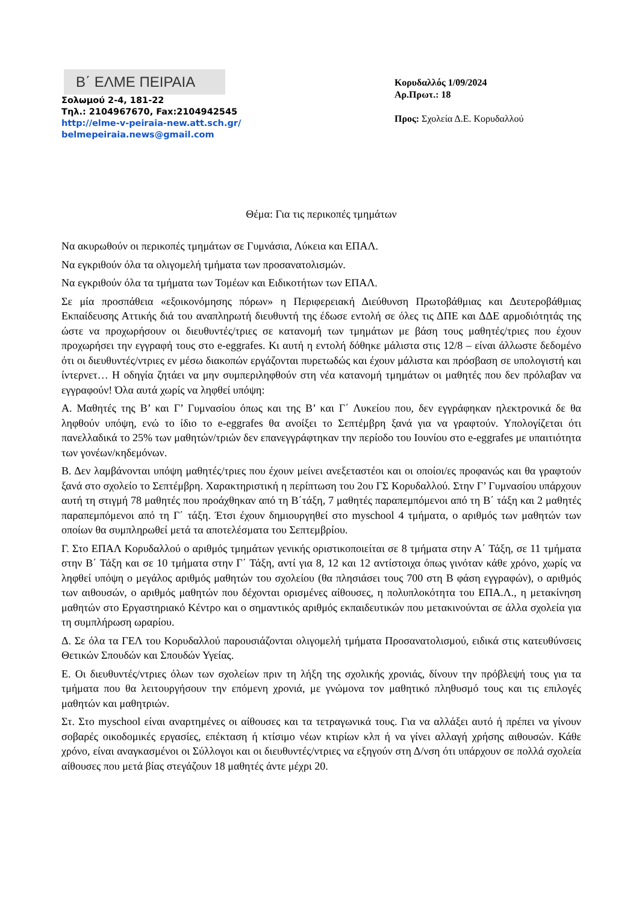Β΄ ΕΛΜΕ ΠΕΙΡΑΙΑ
Σολωμού 2-4, 181-22
Τηλ.: 2104967670, Fax:2104942545
http://elme-v-peiraia-new.att.sch.gr/
belmepeiraia.news@gmail.com
Κορυδαλλός 1/09/2024
Αρ.Πρωτ.: 18
Προς: Σχολεία Δ.Ε. Κορυδαλλού
Θέμα: Για τις περικοπές τμημάτων
Να ακυρωθούν οι περικοπές τμημάτων σε Γυμνάσια, Λύκεια και ΕΠΑΛ.
Να εγκριθούν όλα τα ολιγομελή τμήματα των προσανατολισμών.
Να εγκριθούν όλα τα τμήματα των Τομέων και Ειδικοτήτων των ΕΠΑΛ.
Σε μία προσπάθεια «εξοικονόμησης πόρων» η Περιφερειακή Διεύθυνση Πρωτοβάθμιας και Δευτεροβάθμιας Εκπαίδευσης Αττικής διά του αναπληρωτή διευθυντή της έδωσε εντολή σε όλες τις ΔΠΕ και ΔΔΕ αρμοδιότητάς της ώστε να προχωρήσουν οι διευθυντές/τριες σε κατανομή των τμημάτων με βάση τους μαθητές/τριες που έχουν προχωρήσει την εγγραφή τους στο e-eggrafes. Κι αυτή η εντολή δόθηκε μάλιστα στις 12/8 – είναι άλλωστε δεδομένο ότι οι διευθυντές/ντριες εν μέσω διακοπών εργάζονται πυρετωδώς και έχουν μάλιστα και πρόσβαση σε υπολογιστή και ίντερνετ… Η οδηγία ζητάει να μην συμπεριληφθούν στη νέα κατανομή τμημάτων οι μαθητές που δεν πρόλαβαν να εγγραφούν! Όλα αυτά χωρίς να ληφθεί υπόψη:
Α. Μαθητές της Β’ και Γ’ Γυμνασίου όπως και της Β’ και Γ΄ Λυκείου που, δεν εγγράφηκαν ηλεκτρονικά δε θα ληφθούν υπόψη, ενώ το ίδιο το e-eggrafes θα ανοίξει το Σεπτέμβρη ξανά για να γραφτούν. Υπολογίζεται ότι πανελλαδικά το 25% των μαθητών/τριών δεν επανεγγράφτηκαν την περίοδο του Ιουνίου στο e-eggrafes με υπαιτιότητα των γονέων/κηδεμόνων.
Β. Δεν λαμβάνονται υπόψη μαθητές/τριες που έχουν μείνει ανεξεταστέοι και οι οποίοι/ες προφανώς και θα γραφτούν ξανά στο σχολείο το Σεπτέμβρη. Χαρακτηριστική η περίπτωση του 2ου ΓΣ Κορυδαλλού. Στην Γ’ Γυμνασίου υπάρχουν αυτή τη στιγμή 78 μαθητές που προάχθηκαν από τη Β΄τάξη, 7 μαθητές παραπεμπόμενοι από τη Β΄ τάξη και 2 μαθητές παραπεμπόμενοι από τη Γ΄ τάξη. Έτσι έχουν δημιουργηθεί στο myschool 4 τμήματα, ο αριθμός των μαθητών των οποίων θα συμπληρωθεί μετά τα αποτελέσματα του Σεπτεμβρίου.
Γ. Στο ΕΠΑΛ Κορυδαλλού ο αριθμός τμημάτων γενικής οριστικοποιείται σε 8 τμήματα στην Α΄ Τάξη, σε 11 τμήματα στην Β΄ Τάξη και σε 10 τμήματα στην Γ΄ Τάξη, αντί για 8, 12 και 12 αντίστοιχα όπως γινόταν κάθε χρόνο, χωρίς να ληφθεί υπόψη ο μεγάλος αριθμός μαθητών του σχολείου (θα πλησιάσει τους 700 στη Β φάση εγγραφών), ο αριθμός των αιθουσών, ο αριθμός μαθητών που δέχονται ορισμένες αίθουσες, η πολυπλοκότητα του ΕΠΑ.Λ., η μετακίνηση μαθητών στο Εργαστηριακό Κέντρο και ο σημαντικός αριθμός εκπαιδευτικών που μετακινούνται σε άλλα σχολεία για τη συμπλήρωση ωραρίου.
Δ. Σε όλα τα ΓΕΛ του Κορυδαλλού παρουσιάζονται ολιγομελή τμήματα Προσανατολισμού, ειδικά στις κατευθύνσεις Θετικών Σπουδών και Σπουδών Υγείας.
Ε. Οι διευθυντές/ντριες όλων των σχολείων πριν τη λήξη της σχολικής χρονιάς, δίνουν την πρόβλεψή τους για τα τμήματα που θα λειτουργήσουν την επόμενη χρονιά, με γνώμονα τον μαθητικό πληθυσμό τους και τις επιλογές μαθητών και μαθητριών.
Στ. Στο myschool είναι αναρτημένες οι αίθουσες και τα τετραγωνικά τους. Για να αλλάξει αυτό ή πρέπει να γίνουν σοβαρές οικοδομικές εργασίες, επέκταση ή κτίσιμο νέων κτιρίων κλπ ή να γίνει αλλαγή χρήσης αιθουσών. Κάθε χρόνο, είναι αναγκασμένοι οι Σύλλογοι και οι διευθυντές/ντριες να εξηγούν στη Δ/νση ότι υπάρχουν σε πολλά σχολεία αίθουσες που μετά βίας στεγάζουν 18 μαθητές άντε μέχρι 20.